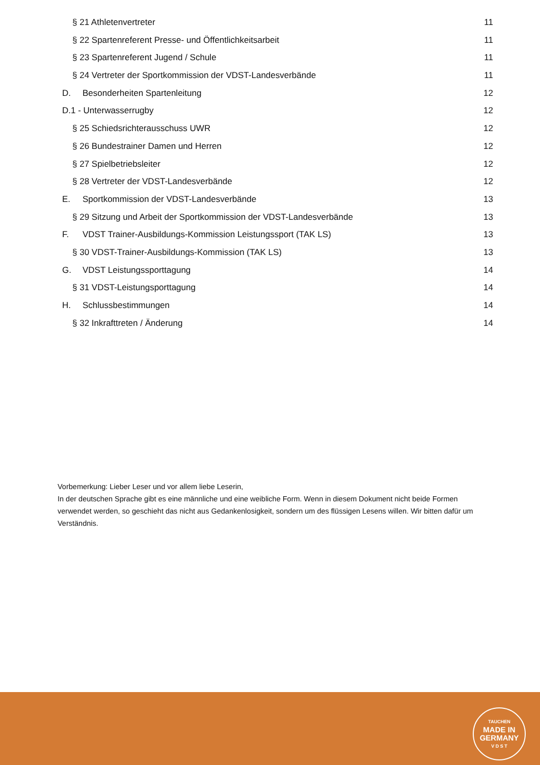§ 21 Athletenvertreter 11
§ 22 Spartenreferent Presse- und Öffentlichkeitsarbeit
11
§ 23 Spartenreferent Jugend / Schule
11
§ 24 Vertreter der Sportkommission der VDST-Landesverbände
11
D. Besonderheiten Spartenleitung
12
D.1 - Unterwasserrugby 12
§ 25 Schiedsrichterausschuss UWR
12
§ 26 Bundestrainer Damen und Herren
12
§ 27 Spielbetriebsleiter 12
§ 28 Vertreter der VDST-Landesverbände
12
E. Sportkommission der VDST-Landesverbände
13
§ 29 Sitzung und Arbeit der Sportkommission der VDST-Landesverbände
13
F. VDST Trainer-Ausbildungs-Kommission Leistungssport (TAK LS)
13
§ 30 VDST-Trainer-Ausbildungs-Kommission (TAK LS)
13
G. VDST Leistungssporttagung 14
§ 31 VDST-Leistungsporttagung 14
H. Schlussbestimmungen 14
§ 32 Inkrafttreten / Änderung 14
Vorbemerkung: Lieber Leser und vor allem liebe Leserin,
In der deutschen Sprache gibt es eine männliche und eine weibliche Form. Wenn in diesem Dokument nicht beide Formen verwendet werden, so geschieht das nicht aus Gedankenlosigkeit, sondern um des flüssigen Lesens willen. Wir bitten dafür um Verständnis.
TAUCHEN
MADE IN
GERMANY
V D S T